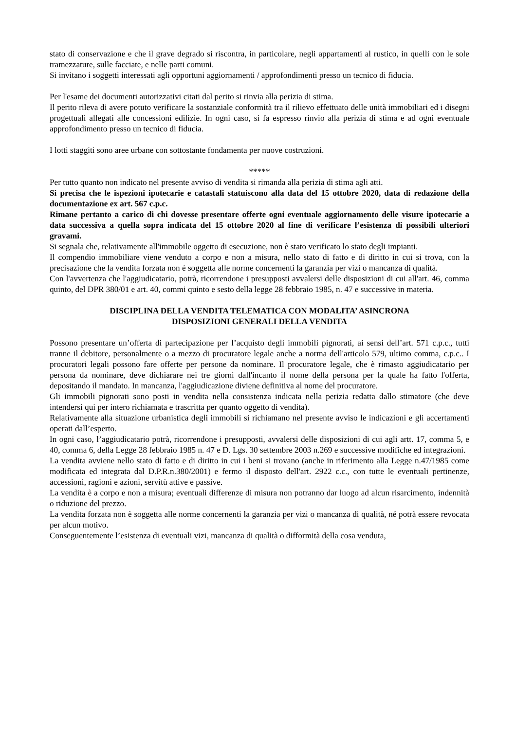stato di conservazione e che il grave degrado si riscontra, in particolare, negli appartamenti al rustico, in quelli con le sole tramezzature, sulle facciate, e nelle parti comuni.
Si invitano i soggetti interessati agli opportuni aggiornamenti / approfondimenti presso un tecnico di fiducia.
Per l'esame dei documenti autorizzativi citati dal perito si rinvia alla perizia di stima.
Il perito rileva di avere potuto verificare la sostanziale conformità tra il rilievo effettuato delle unità immobiliari ed i disegni progettuali allegati alle concessioni edilizie. In ogni caso, si fa espresso rinvio alla perizia di stima e ad ogni eventuale approfondimento presso un tecnico di fiducia.
I lotti staggiti sono aree urbane con sottostante fondamenta per nuove costruzioni.
*****
Per tutto quanto non indicato nel presente avviso di vendita si rimanda alla perizia di stima agli atti.
Si precisa che le ispezioni ipotecarie e catastali statuiscono alla data del 15 ottobre 2020, data di redazione della documentazione ex art. 567 c.p.c.
Rimane pertanto a carico di chi dovesse presentare offerte ogni eventuale aggiornamento delle visure ipotecarie a data successiva a quella sopra indicata del 15 ottobre 2020 al fine di verificare l’esistenza di possibili ulteriori gravami.
Si segnala che, relativamente all'immobile oggetto di esecuzione, non è stato verificato lo stato degli impianti.
Il compendio immobiliare viene venduto a corpo e non a misura, nello stato di fatto e di diritto in cui si trova, con la precisazione che la vendita forzata non è soggetta alle norme concernenti la garanzia per vizi o mancanza di qualità.
Con l'avvertenza che l'aggiudicatario, potrà, ricorrendone i presupposti avvalersi delle disposizioni di cui all'art. 46, comma quinto, del DPR 380/01 e art. 40, commi quinto e sesto della legge 28 febbraio 1985, n. 47 e successive in materia.
DISCIPLINA DELLA VENDITA TELEMATICA CON MODALITA’ ASINCRONA
DISPOSIZIONI GENERALI DELLA VENDITA
Possono presentare un’offerta di partecipazione per l’acquisto degli immobili pignorati, ai sensi dell’art. 571 c.p.c., tutti tranne il debitore, personalmente o a mezzo di procuratore legale anche a norma dell'articolo 579, ultimo comma, c.p.c.. I procuratori legali possono fare offerte per persone da nominare. Il procuratore legale, che è rimasto aggiudicatario per persona da nominare, deve dichiarare nei tre giorni dall'incanto il nome della persona per la quale ha fatto l'offerta, depositando il mandato. In mancanza, l'aggiudicazione diviene definitiva al nome del procuratore.
Gli immobili pignorati sono posti in vendita nella consistenza indicata nella perizia redatta dallo stimatore (che deve intendersi qui per intero richiamata e trascritta per quanto oggetto di vendita).
Relativamente alla situazione urbanistica degli immobili si richiamano nel presente avviso le indicazioni e gli accertamenti operati dall’esperto.
In ogni caso, l’aggiudicatario potrà, ricorrendone i presupposti, avvalersi delle disposizioni di cui agli artt. 17, comma 5, e 40, comma 6, della Legge 28 febbraio 1985 n. 47 e D. Lgs. 30 settembre 2003 n.269 e successive modifiche ed integrazioni.
La vendita avviene nello stato di fatto e di diritto in cui i beni si trovano (anche in riferimento alla Legge n.47/1985 come modificata ed integrata dal D.P.R.n.380/2001) e fermo il disposto dell'art. 2922 c.c., con tutte le eventuali pertinenze, accessioni, ragioni e azioni, servitù attive e passive.
La vendita è a corpo e non a misura; eventuali differenze di misura non potranno dar luogo ad alcun risarcimento, indennità o riduzione del prezzo.
La vendita forzata non è soggetta alle norme concernenti la garanzia per vizi o mancanza di qualità, né potrà essere revocata per alcun motivo.
Conseguentemente l’esistenza di eventuali vizi, mancanza di qualità o difformità della cosa venduta,